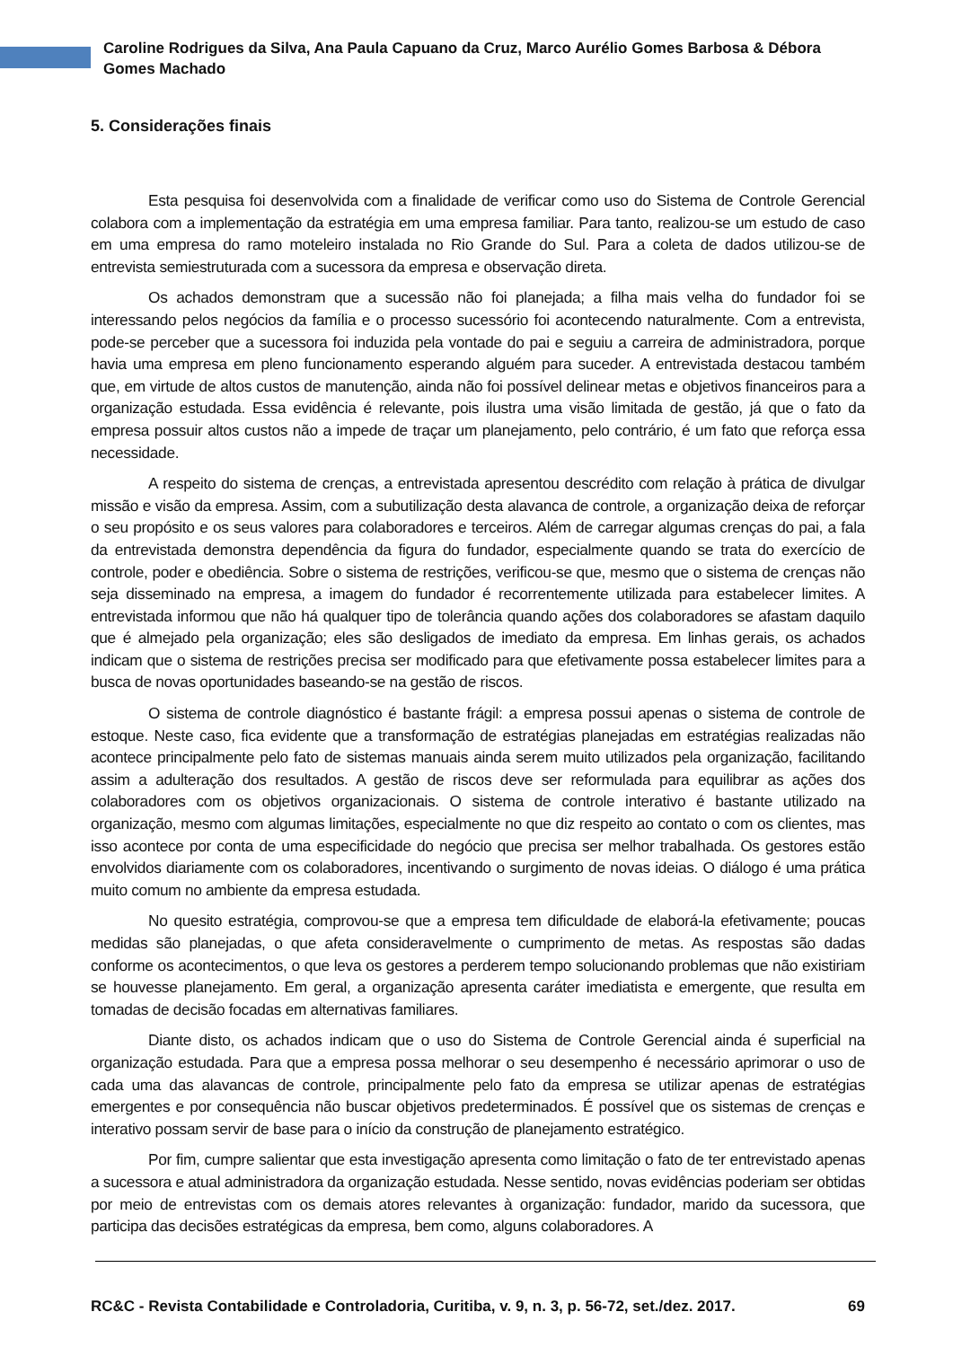Caroline Rodrigues da Silva, Ana Paula Capuano da Cruz, Marco Aurélio Gomes Barbosa & Débora Gomes Machado
5. Considerações finais
Esta pesquisa foi desenvolvida com a finalidade de verificar como uso do Sistema de Controle Gerencial colabora com a implementação da estratégia em uma empresa familiar. Para tanto, realizou-se um estudo de caso em uma empresa do ramo moteleiro instalada no Rio Grande do Sul. Para a coleta de dados utilizou-se de entrevista semiestruturada com a sucessora da empresa e observação direta.
Os achados demonstram que a sucessão não foi planejada; a filha mais velha do fundador foi se interessando pelos negócios da família e o processo sucessório foi acontecendo naturalmente. Com a entrevista, pode-se perceber que a sucessora foi induzida pela vontade do pai e seguiu a carreira de administradora, porque havia uma empresa em pleno funcionamento esperando alguém para suceder. A entrevistada destacou também que, em virtude de altos custos de manutenção, ainda não foi possível delinear metas e objetivos financeiros para a organização estudada. Essa evidência é relevante, pois ilustra uma visão limitada de gestão, já que o fato da empresa possuir altos custos não a impede de traçar um planejamento, pelo contrário, é um fato que reforça essa necessidade.
A respeito do sistema de crenças, a entrevistada apresentou descrédito com relação à prática de divulgar missão e visão da empresa. Assim, com a subutilização desta alavanca de controle, a organização deixa de reforçar o seu propósito e os seus valores para colaboradores e terceiros. Além de carregar algumas crenças do pai, a fala da entrevistada demonstra dependência da figura do fundador, especialmente quando se trata do exercício de controle, poder e obediência. Sobre o sistema de restrições, verificou-se que, mesmo que o sistema de crenças não seja disseminado na empresa, a imagem do fundador é recorrentemente utilizada para estabelecer limites. A entrevistada informou que não há qualquer tipo de tolerância quando ações dos colaboradores se afastam daquilo que é almejado pela organização; eles são desligados de imediato da empresa. Em linhas gerais, os achados indicam que o sistema de restrições precisa ser modificado para que efetivamente possa estabelecer limites para a busca de novas oportunidades baseando-se na gestão de riscos.
O sistema de controle diagnóstico é bastante frágil: a empresa possui apenas o sistema de controle de estoque. Neste caso, fica evidente que a transformação de estratégias planejadas em estratégias realizadas não acontece principalmente pelo fato de sistemas manuais ainda serem muito utilizados pela organização, facilitando assim a adulteração dos resultados. A gestão de riscos deve ser reformulada para equilibrar as ações dos colaboradores com os objetivos organizacionais. O sistema de controle interativo é bastante utilizado na organização, mesmo com algumas limitações, especialmente no que diz respeito ao contato o com os clientes, mas isso acontece por conta de uma especificidade do negócio que precisa ser melhor trabalhada. Os gestores estão envolvidos diariamente com os colaboradores, incentivando o surgimento de novas ideias. O diálogo é uma prática muito comum no ambiente da empresa estudada.
No quesito estratégia, comprovou-se que a empresa tem dificuldade de elaborá-la efetivamente; poucas medidas são planejadas, o que afeta consideravelmente o cumprimento de metas. As respostas são dadas conforme os acontecimentos, o que leva os gestores a perderem tempo solucionando problemas que não existiriam se houvesse planejamento. Em geral, a organização apresenta caráter imediatista e emergente, que resulta em tomadas de decisão focadas em alternativas familiares.
Diante disto, os achados indicam que o uso do Sistema de Controle Gerencial ainda é superficial na organização estudada. Para que a empresa possa melhorar o seu desempenho é necessário aprimorar o uso de cada uma das alavancas de controle, principalmente pelo fato da empresa se utilizar apenas de estratégias emergentes e por consequência não buscar objetivos predeterminados. É possível que os sistemas de crenças e interativo possam servir de base para o início da construção de planejamento estratégico.
Por fim, cumpre salientar que esta investigação apresenta como limitação o fato de ter entrevistado apenas a sucessora e atual administradora da organização estudada. Nesse sentido, novas evidências poderiam ser obtidas por meio de entrevistas com os demais atores relevantes à organização: fundador, marido da sucessora, que participa das decisões estratégicas da empresa, bem como, alguns colaboradores. A
RC&C - Revista Contabilidade e Controladoria, Curitiba, v. 9, n. 3, p. 56-72, set./dez. 2017. 69